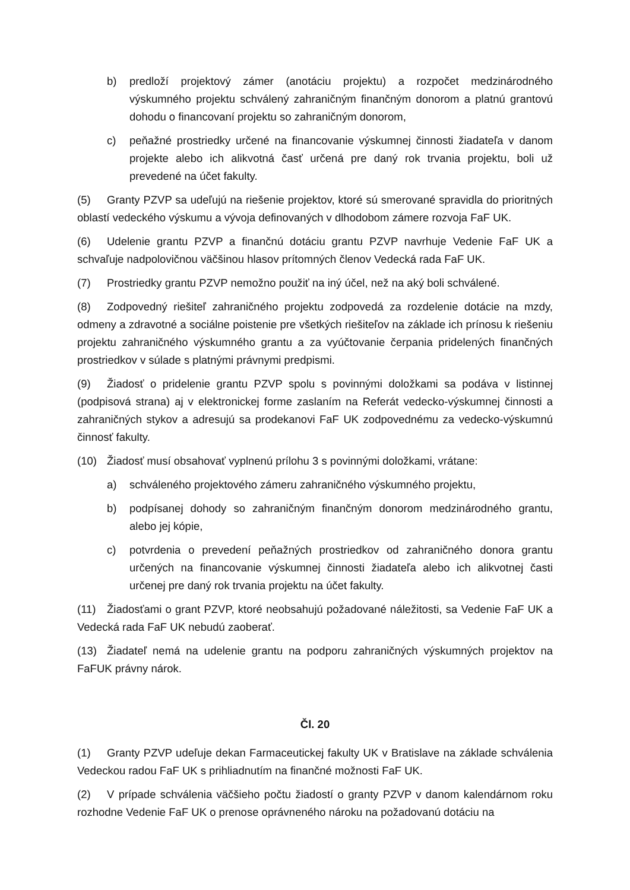b) predloží projektový zámer (anotáciu projektu) a rozpočet medzinárodného výskumného projektu schválený zahraničným finančným donorom a platnú grantovú dohodu o financovaní projektu so zahraničným donorom,
c) peňažné prostriedky určené na financovanie výskumnej činnosti žiadateľa v danom projekte alebo ich alikvotná časť určená pre daný rok trvania projektu, boli už prevedené na účet fakulty.
(5) Granty PZVP sa udeľujú na riešenie projektov, ktoré sú smerované spravidla do prioritných oblastí vedeckého výskumu a vývoja definovaných v dlhodobom zámere rozvoja FaF UK.
(6) Udelenie grantu PZVP a finančnú dotáciu grantu PZVP navrhuje Vedenie FaF UK a schvaľuje nadpolovičnou väčšinou hlasov prítomných členov Vedecká rada FaF UK.
(7) Prostriedky grantu PZVP nemožno použiť na iný účel, než na aký boli schválené.
(8) Zodpovedný riešiteľ zahraničného projektu zodpovedá za rozdelenie dotácie na mzdy, odmeny a zdravotné a sociálne poistenie pre všetkých riešiteľov na základe ich prínosu k riešeniu projektu zahraničného výskumného grantu a za vyúčtovanie čerpania pridelených finančných prostriedkov v súlade s platnými právnymi predpismi.
(9) Žiadosť o pridelenie grantu PZVP spolu s povinnými doložkami sa podáva v listinnej (podpisová strana) aj v elektronickej forme zaslaním na Referát vedecko-výskumnej činnosti a zahraničných stykov a adresujú sa prodekanovi FaF UK zodpovednému za vedecko-výskumnú činnosť fakulty.
(10) Žiadosť musí obsahovať vyplnenú prílohu 3 s povinnými doložkami, vrátane:
a) schváleného projektového zámeru zahraničného výskumného projektu,
b) podpísanej dohody so zahraničným finančným donorom medzinárodného grantu, alebo jej kópie,
c) potvrdenia o prevedení peňažných prostriedkov od zahraničného donora grantu určených na financovanie výskumnej činnosti žiadateľa alebo ich alikvotnej časti určenej pre daný rok trvania projektu na účet fakulty.
(11) Žiadosťami o grant PZVP, ktoré neobsahujú požadované náležitosti, sa Vedenie FaF UK a Vedecká rada FaF UK nebudú zaoberať.
(13) Žiadateľ nemá na udelenie grantu na podporu zahraničných výskumných projektov na FaFUK právny nárok.
Čl. 20
(1) Granty PZVP udeľuje dekan Farmaceutickej fakulty UK v Bratislave na základe schválenia Vedeckou radou FaF UK s prihliadnutím na finančné možnosti FaF UK.
(2) V prípade schválenia väčšieho počtu žiadostí o granty PZVP v danom kalendárnom roku rozhodne Vedenie FaF UK o prenose oprávneného nároku na požadovanú dotáciu na